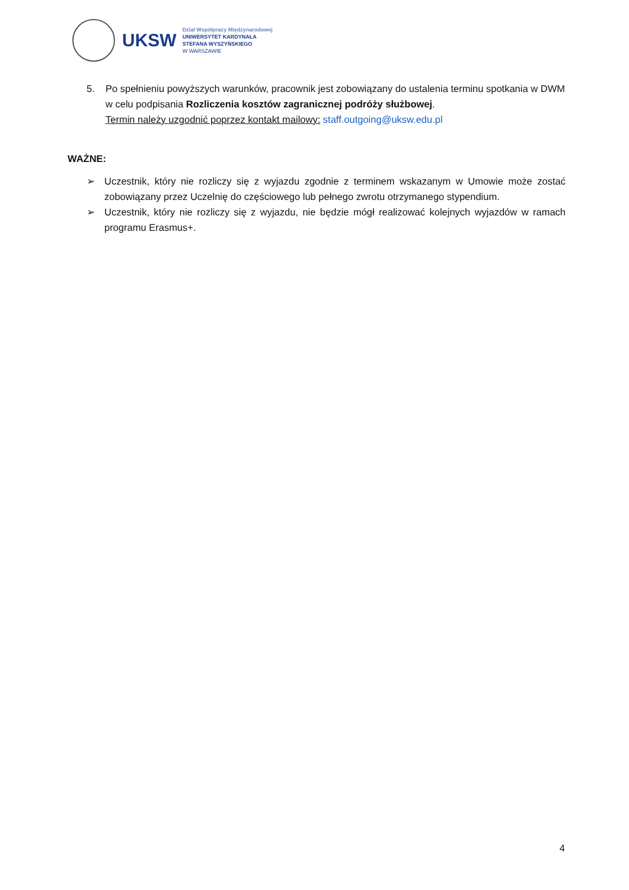UKSW
Dział Współpracy Międzynarodowej
UNIWERSYTET KARDYNAŁA
STEFANA WYSZYŃSKIEGO
W WARSZAWIE
5. Po spełnieniu powyższych warunków, pracownik jest zobowiązany do ustalenia terminu spotkania w DWM w celu podpisania Rozliczenia kosztów zagranicznej podróży służbowej.
Termin należy uzgodnić poprzez kontakt mailowy: staff.outgoing@uksw.edu.pl
WAŻNE:
➢ Uczestnik, który nie rozliczy się z wyjazdu zgodnie z terminem wskazanym w Umowie może zostać zobowiązany przez Uczelnię do częściowego lub pełnego zwrotu otrzymanego stypendium.
➢ Uczestnik, który nie rozliczy się z wyjazdu, nie będzie mógł realizować kolejnych wyjazdów w ramach programu Erasmus+.
4